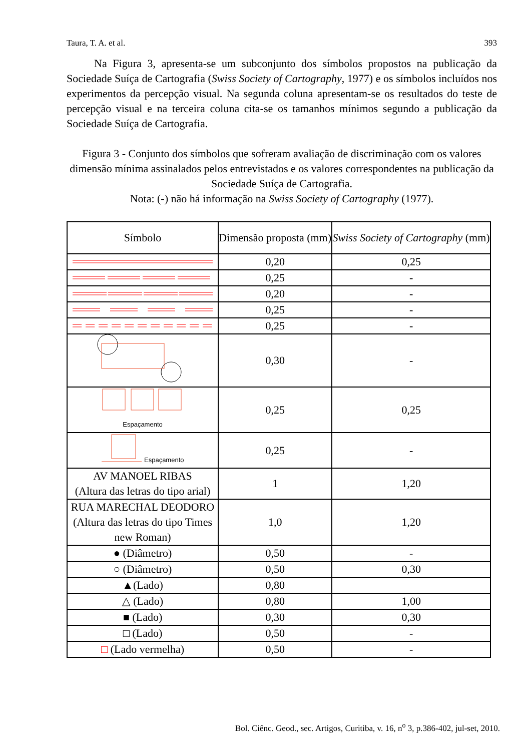Taura, T. A. et al. 393
Na Figura 3, apresenta-se um subconjunto dos símbolos propostos na publicação da Sociedade Suíça de Cartografia (Swiss Society of Cartography, 1977) e os símbolos incluídos nos experimentos da percepção visual. Na segunda coluna apresentam-se os resultados do teste de percepção visual e na terceira coluna cita-se os tamanhos mínimos segundo a publicação da Sociedade Suíça de Cartografia.
Figura 3 - Conjunto dos símbolos que sofreram avaliação de discriminação com os valores dimensão mínima assinalados pelos entrevistados e os valores correspondentes na publicação da Sociedade Suíça de Cartografia.
Nota: (-) não há informação na Swiss Society of Cartography (1977).
| Símbolo | Dimensão proposta (mm) | Swiss Society of Cartography (mm) |
| | 0,20 | 0,25 |
| | 0,25 | - |
| | 0,20 | - |
| | 0,25 | - |
| | 0,25 | - |
| | 0,30 | - |
| Espaçamento | 0,25 | 0,25 |
| Espaçamento | 0,25 | - |
| AV MANOEL RIBAS (Altura das letras do tipo arial) | 1 | 1,20 |
| RUA MARECHAL DEODORO (Altura das letras do tipo Times new Roman) | 1,0 | 1,20 |
| ● (Diâmetro) | 0,50 | - |
| ○ (Diâmetro) | 0,50 | 0,30 |
| ▲(Lado) | 0,80 | |
| △ (Lado) | 0,80 | 1,00 |
| ■ (Lado) | 0,30 | 0,30 |
| □ (Lado) | 0,50 | - |
| □ (Lado vermelha) | 0,50 | - |
Bol. Ciênc. Geod., sec. Artigos, Curitiba, v. 16, n<sup>o</sup> 3, p.386-402, jul-set, 2010.